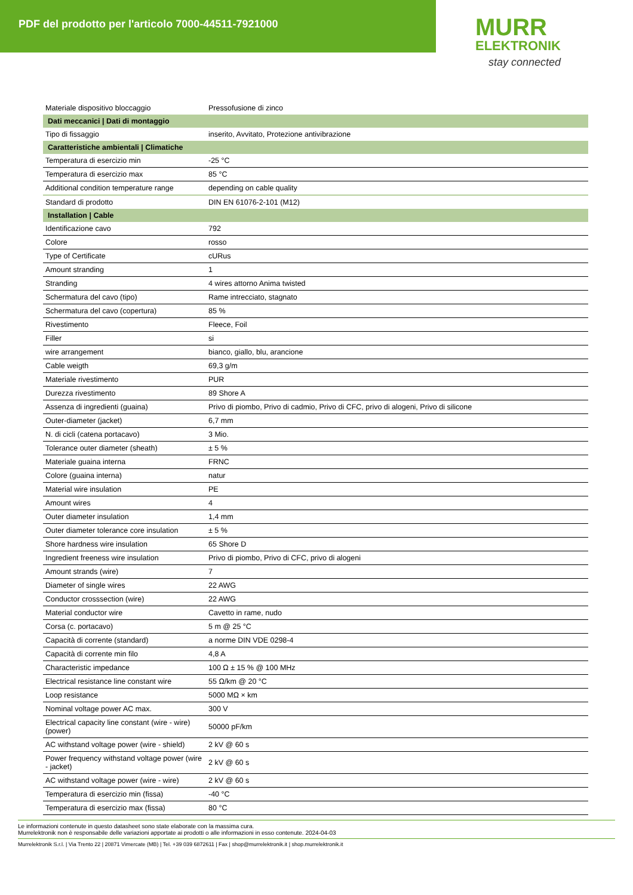PDF del prodotto per l'articolo 7000-44511-7921000
MURR
ELEKTRONIK
stay connected
| Materiale dispositivo bloccaggio | Pressofusione di zinco |
| Dati meccanici / Dati di montaggio | |
| Tipo di fissaggio | inserito, Avvitato, Protezione antivibrazione |
| Caratteristiche ambientali / Climatiche | |
| Temperatura di esercizio min | -25 °C |
| Temperatura di esercizio max | 85 °C |
| Additional condition temperature range | depending on cable quality |
| Standard di prodotto | DIN EN 61076-2-101 (M12) |
| Installation / Cable | |
| Identificazione cavo | 792 |
| Colore | rosso |
| Type of Certificate | cURus |
| Amount stranding | 1 |
| Stranding | 4 wires attorno Anima twisted |
| Schermatura del cavo (tipo) | Rame intrecciato, stagnato |
| Schermatura del cavo (copertura) | 85 % |
| Rivestimento | Fleece, Foil |
| Filler | si |
| wire arrangement | bianco, giallo, blu, arancione |
| Cable weigth | 69,3 g/m |
| Materiale rivestimento | PUR |
| Durezza rivestimento | 89 Shore A |
| Assenza di ingredienti (guaina) | Privo di piombo, Privo di cadmio, Privo di CFC, privo di alogeni, Privo di silicone |
| Outer-diameter (jacket) | 6,7 mm |
| N. di cicli (catena portacavo) | 3 Mio. |
| Tolerance outer diameter (sheath) | ± 5 % |
| Materiale guaina interna | FRNC |
| Colore (guaina interna) | natur |
| Material wire insulation | PE |
| Amount wires | 4 |
| Outer diameter insulation | 1,4 mm |
| Outer diameter tolerance core insulation | ± 5 % |
| Shore hardness wire insulation | 65 Shore D |
| Ingredient freeness wire insulation | Privo di piombo, Privo di CFC, privo di alogeni |
| Amount strands (wire) | 7 |
| Diameter of single wires | 22 AWG |
| Conductor crosssection (wire) | 22 AWG |
| Material conductor wire | Cavetto in rame, nudo |
| Corsa (c. portacavo) | 5 m @ 25 °C |
| Capacità di corrente (standard) | a norme DIN VDE 0298-4 |
| Capacità di corrente min filo | 4,8 A |
| Characteristic impedance | 100 Ω ± 15 % @ 100 MHz |
| Electrical resistance line constant wire | 55 Ω/km @ 20 °C |
| Loop resistance | 5000 MΩ × km |
| Nominal voltage power AC max. | 300 V |
| Electrical capacity line constant (wire - wire) (power) | 50000 pF/km |
| AC withstand voltage power (wire - shield) | 2 kV @ 60 s |
| Power frequency withstand voltage power (wire - jacket) | 2 kV @ 60 s |
| AC withstand voltage power (wire - wire) | 2 kV @ 60 s |
| Temperatura di esercizio min (fissa) | -40 °C |
| Temperatura di esercizio max (fissa) | 80 °C |
Le informazioni contenute in questo datasheet sono state elaborate con la massima cura.
Murrelektronik non è responsabile delle variazioni apportate ai prodotti o alle informazioni in esso contenute. 2024-04-03
Murrelektronik S.r.l. | Via Trento 22 | 20871 Vimercate (MB) | Tel. +39 039 6872611 | Fax | shop@murrelektronik.it | shop.murrelektronik.it